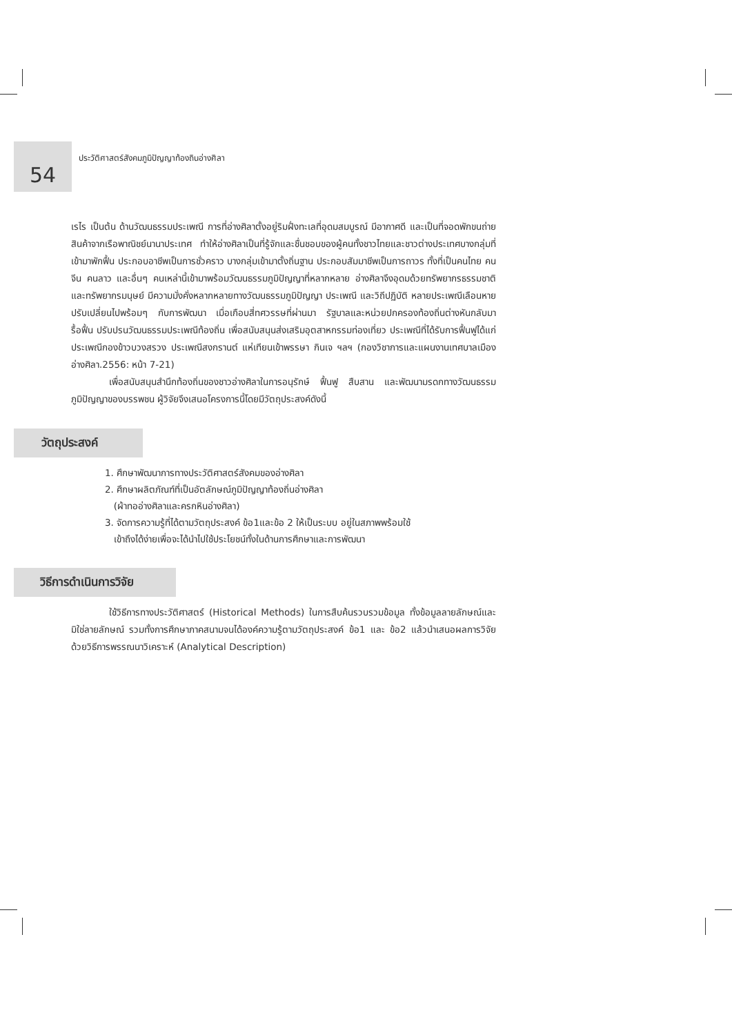54
ประวัติศาสตร์สังคมภูมิปัญญาท้องถินอ่างศิลา
เรไร เป็นต้น ด้านวัฒนธรรมประเพณี การที่อ่างศิลาตั้งอยู่ริมฝั่งทะเลที่อุดมสมบูรณ์ มีอากาศดี และเป็นที่จอดพักขนถ่ายสินค้าจากเรือพาณิชย์นานาประเทศ ทำให้อ่างศิลาเป็นที่รู้จักและชื่นชอบของผู้คนทั้งชาวไทยและชาวต่างประเทศบางกลุ่มที่เข้ามาพักฟื้น ประกอบอาชีพเป็นการชั่วคราว บางกลุ่มเข้ามาตั้งถิ่นฐาน ประกอบสัมมาชีพเป็นการถาวร ทั้งที่เป็นคนไทย คนจีน คนลาว และอื่นๆ คนเหล่านี้เข้ามาพร้อมวัฒนธรรมภูมิปัญญาที่หลากหลาย อ่างศิลาจึงอุดมด้วยทรัพยากรธรรมชาติและทรัพยากรมนุษย์ มีความมั่งคั่งหลากหลายทางวัฒนธรรมภูมิปัญญา ประเพณี และวิถีปฏิบัติ หลายประเพณีเลือนหายปรับเปลี่ยนไปพร้อมๆ กับการพัฒนา เมื่อเกือบสี่ทศวรรษที่ผ่านมา รัฐบาลและหน่วยปกครองท้องถิ่นต่างหันกลับมารื้อฟื้น ปรับปรนวัฒนธรรมประเพณีท้องถิ่น เพื่อสนับสนุนส่งเสริมอุตสาหกรรมท่องเที่ยว ประเพณีที่ได้รับการฟื้นฟูได้แก่ ประเพณีกองข้าวบวงสรวง ประเพณีสงกรานต์ แห่เทียนเข้าพรรษา กินเจ ฯลฯ (กองวิชาการและแผนงานเทศบาลเมืองอ่างศิลา.2556: หน้า 7-21)
เพื่อสนับสนุนสำนึกท้องถิ่นของชาวอ่างศิลาในการอนุรักษ์ ฟื้นฟู สืบสาน และพัฒนามรดกทางวัฒนธรรม ภูมิปัญญาของบรรพชน ผู้วิจัยจึงเสนอโครงการนี้โดยมีวัตถุประสงค์ดังนี้
วัตถุประสงค์
1. ศึกษาพัฒนาการทางประวัติศาสตร์สังคมของอ่างศิลา
2. ศึกษาผลิตภัณฑ์ที่เป็นอัตลักษณ์ภูมิปัญญาท้องถิ่นอ่างศิลา
(ผ้าทออ่างศิลาและครกหินอ่างศิลา)
3. จัดการความรู้ที่ได้ตามวัตถุประสงค์ ข้อ1และข้อ 2 ให้เป็นระบบ อยู่ในสภาพพร้อมใช้
เข้าถึงได้ง่ายเพื่อจะได้นำไปใช้ประโยชน์ทั้งในด้านการศึกษาและการพัฒนา
วิธีการดำเนินการวิจัย
ใช้วิธีการทางประวัติศาสตร์ (Historical Methods) ในการสืบค้นรวบรวมข้อมูล ทั้งข้อมูลลายลักษณ์และมิใช่ลายลักษณ์ รวมทั้งการศึกษาภาคสนามจนได้องค์ความรู้ตามวัตถุประสงค์ ข้อ1 และ ข้อ2 แล้วนำเสนอผลการวิจัยด้วยวิธีการพรรณนาวิเคราะห์ (Analytical Description)